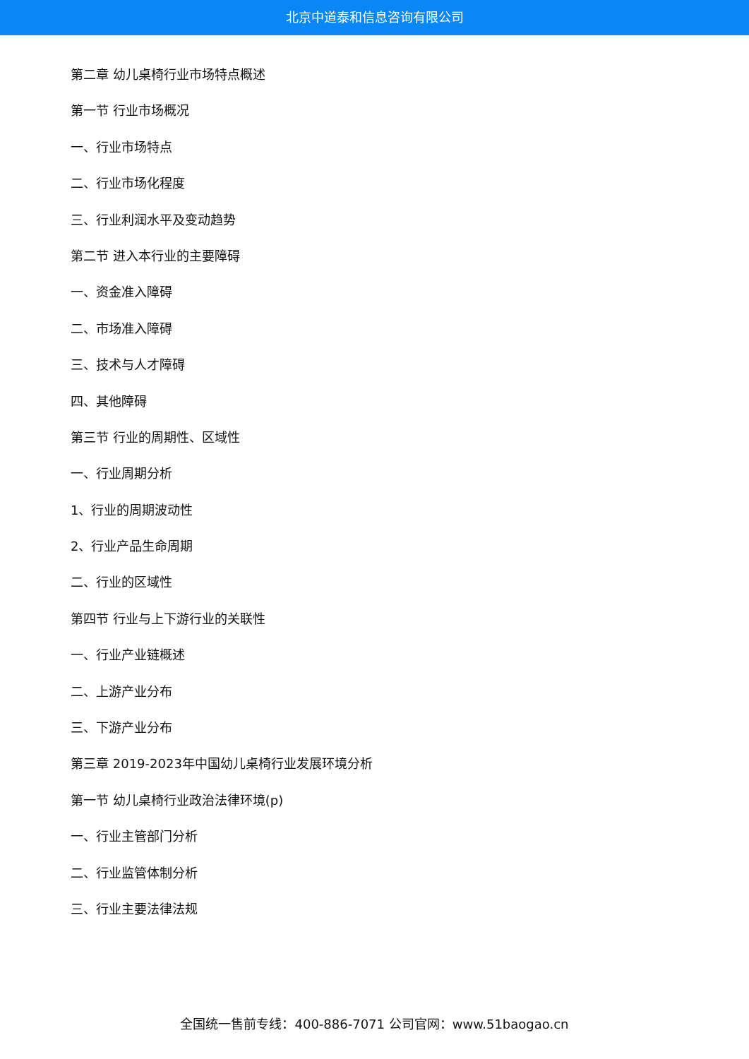北京中道泰和信息咨询有限公司
第二章 幼儿桌椅行业市场特点概述
第一节 行业市场概况
一、行业市场特点
二、行业市场化程度
三、行业利润水平及变动趋势
第二节 进入本行业的主要障碍
一、资金准入障碍
二、市场准入障碍
三、技术与人才障碍
四、其他障碍
第三节 行业的周期性、区域性
一、行业周期分析
1、行业的周期波动性
2、行业产品生命周期
二、行业的区域性
第四节 行业与上下游行业的关联性
一、行业产业链概述
二、上游产业分布
三、下游产业分布
第三章 2019-2023年中国幼儿桌椅行业发展环境分析
第一节 幼儿桌椅行业政治法律环境(p)
一、行业主管部门分析
二、行业监管体制分析
三、行业主要法律法规
全国统一售前专线：400-886-7071 公司官网：www.51baogao.cn